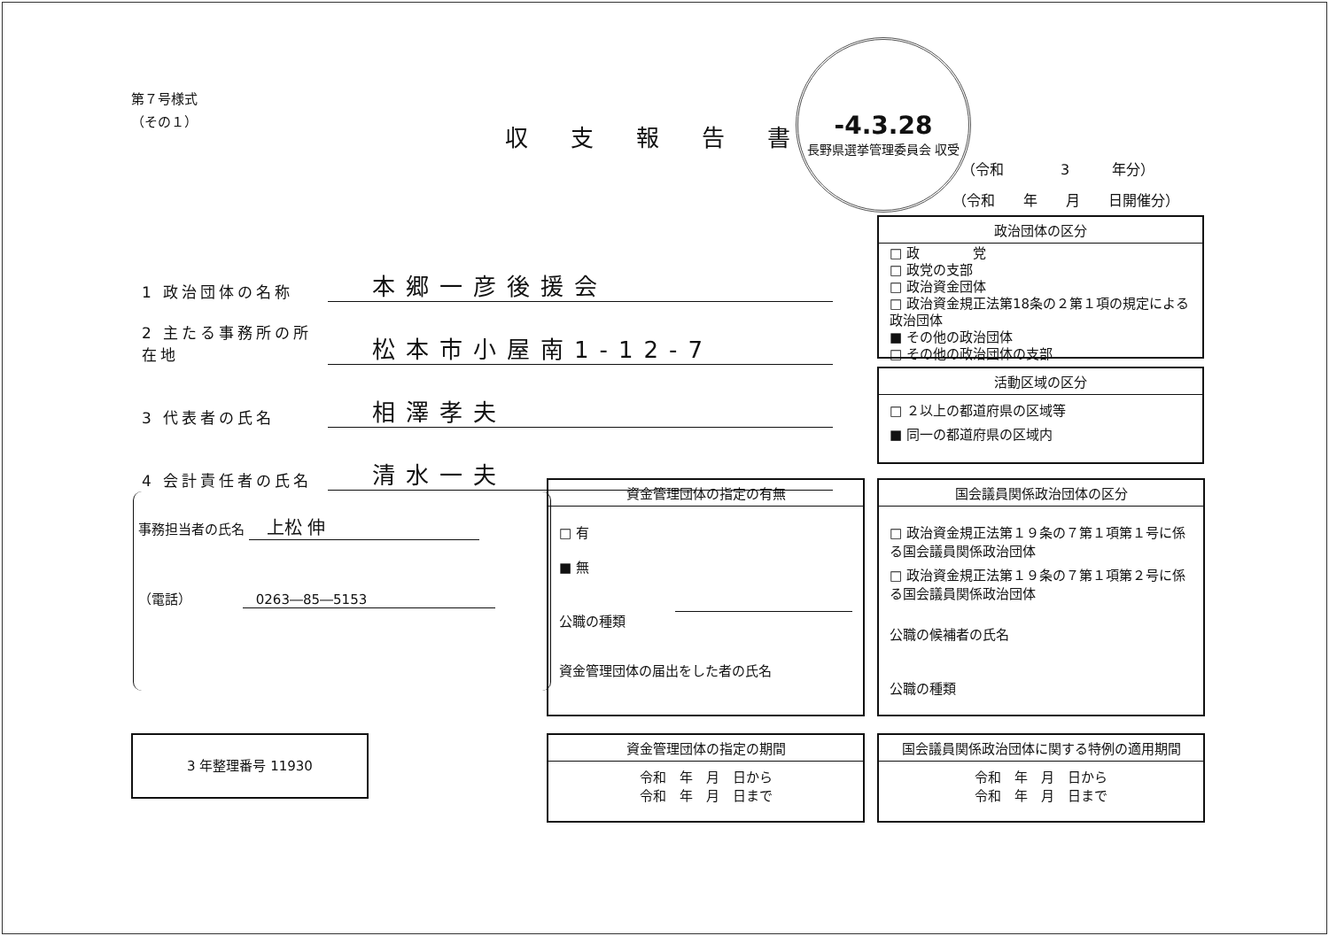第７号様式
（その１）
収支報告書
-4.3.28
長野県選挙管理委員会 収受
（令和　　　　3　　　年分）
（令和　　年　　月　　日開催分）
1 政治団体の名称 本郷一彦後援会
2 主たる事務所の所在地 松本市小屋南1-12-7
3 代表者の氏名 相澤孝夫
4 会計責任者の氏名 清水一夫
政治団体の区分
□ 政　　　　党
□ 政党の支部
□ 政治資金団体
□ 政治資金規正法第18条の２第１項の規定による政治団体
■ その他の政治団体
□ その他の政治団体の支部
活動区域の区分
□ ２以上の都道府県の区域等
■ 同一の都道府県の区域内
事務担当者の氏名 　上松 伸
（電話）　　　　 　0263―85―5153
資金管理団体の指定の有無
□ 有
■ 無
公職の種類
資金管理団体の届出をした者の氏名
国会議員関係政治団体の区分
□ 政治資金規正法第１９条の７第１項第１号に係る国会議員関係政治団体
□ 政治資金規正法第１９条の７第１項第２号に係る国会議員関係政治団体
公職の候補者の氏名
公職の種類
3 年整理番号 11930
資金管理団体の指定の期間
令和　年　月　日から
令和　年　月　日まで
国会議員関係政治団体に関する特例の適用期間
令和　年　月　日から
令和　年　月　日まで